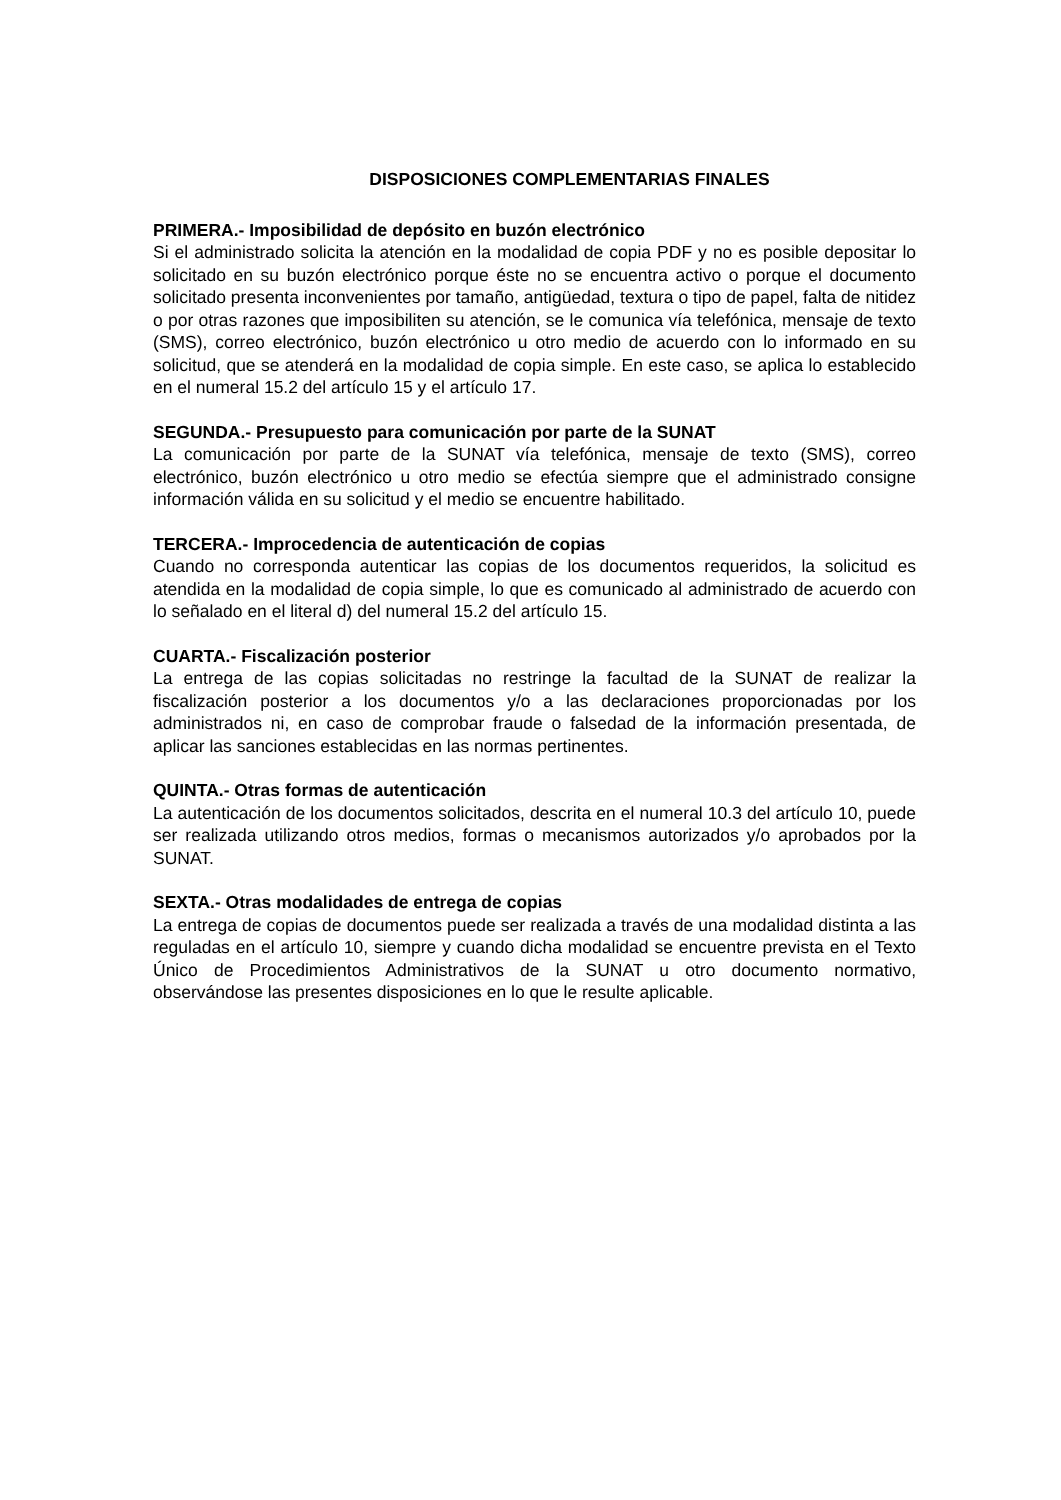DISPOSICIONES COMPLEMENTARIAS FINALES
PRIMERA.- Imposibilidad de depósito en buzón electrónico
Si el administrado solicita la atención en la modalidad de copia PDF y no es posible depositar lo solicitado en su buzón electrónico porque éste no se encuentra activo o porque el documento solicitado presenta inconvenientes por tamaño, antigüedad, textura o tipo de papel, falta de nitidez o por otras razones que imposibiliten su atención, se le comunica vía telefónica, mensaje de texto (SMS), correo electrónico, buzón electrónico u otro medio de acuerdo con lo informado en su solicitud, que se atenderá en la modalidad de copia simple. En este caso, se aplica lo establecido en el numeral 15.2 del artículo 15 y el artículo 17.
SEGUNDA.- Presupuesto para comunicación por parte de la SUNAT
La comunicación por parte de la SUNAT vía telefónica, mensaje de texto (SMS), correo electrónico, buzón electrónico u otro medio se efectúa siempre que el administrado consigne información válida en su solicitud y el medio se encuentre habilitado.
TERCERA.- Improcedencia de autenticación de copias
Cuando no corresponda autenticar las copias de los documentos requeridos, la solicitud es atendida en la modalidad de copia simple, lo que es comunicado al administrado de acuerdo con lo señalado en el literal d) del numeral 15.2 del artículo 15.
CUARTA.- Fiscalización posterior
La entrega de las copias solicitadas no restringe la facultad de la SUNAT de realizar la fiscalización posterior a los documentos y/o a las declaraciones proporcionadas por los administrados ni, en caso de comprobar fraude o falsedad de la información presentada, de aplicar las sanciones establecidas en las normas pertinentes.
QUINTA.- Otras formas de autenticación
La autenticación de los documentos solicitados, descrita en el numeral 10.3 del artículo 10, puede ser realizada utilizando otros medios, formas o mecanismos autorizados y/o aprobados por la SUNAT.
SEXTA.- Otras modalidades de entrega de copias
La entrega de copias de documentos puede ser realizada a través de una modalidad distinta a las reguladas en el artículo 10, siempre y cuando dicha modalidad se encuentre prevista en el Texto Único de Procedimientos Administrativos de la SUNAT u otro documento normativo, observándose las presentes disposiciones en lo que le resulte aplicable.